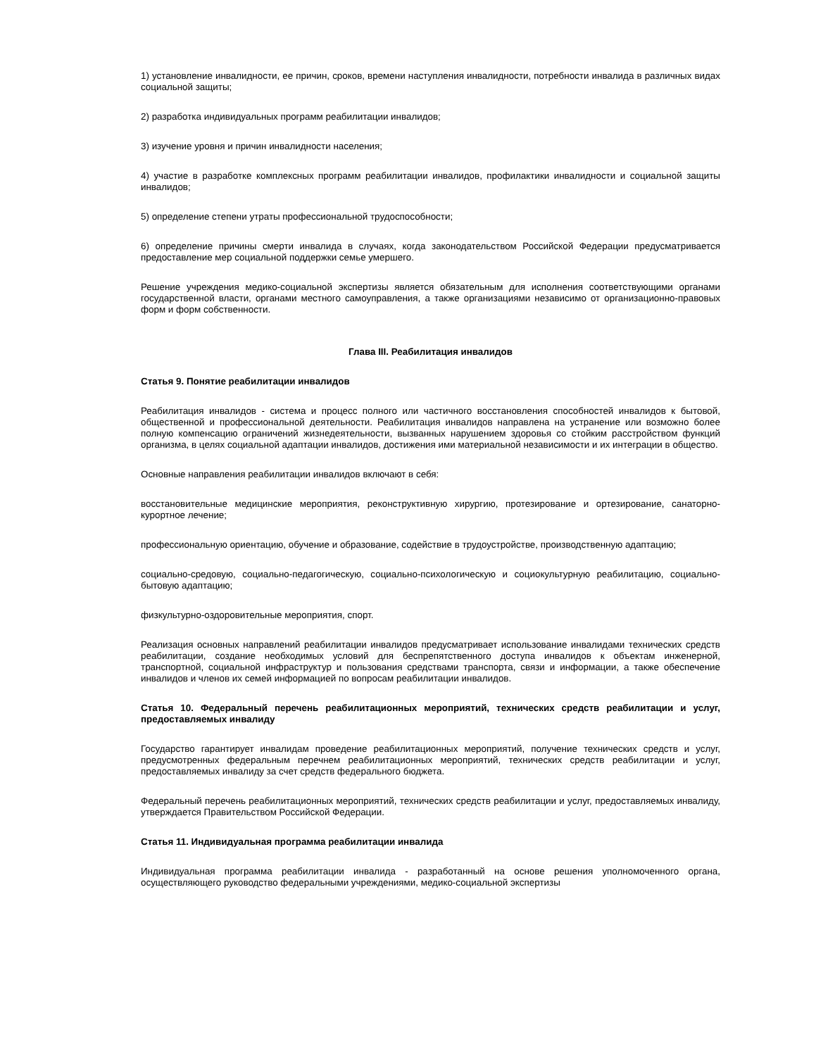1) установление инвалидности, ее причин, сроков, времени наступления инвалидности, потребности инвалида в различных видах социальной защиты;
2) разработка индивидуальных программ реабилитации инвалидов;
3) изучение уровня и причин инвалидности населения;
4) участие в разработке комплексных программ реабилитации инвалидов, профилактики инвалидности и социальной защиты инвалидов;
5) определение степени утраты профессиональной трудоспособности;
6) определение причины смерти инвалида в случаях, когда законодательством Российской Федерации предусматривается предоставление мер социальной поддержки семье умершего.
Решение учреждения медико-социальной экспертизы является обязательным для исполнения соответствующими органами государственной власти, органами местного самоуправления, а также организациями независимо от организационно-правовых форм и форм собственности.
Глава III. Реабилитация инвалидов
Статья 9. Понятие реабилитации инвалидов
Реабилитация инвалидов - система и процесс полного или частичного восстановления способностей инвалидов к бытовой, общественной и профессиональной деятельности. Реабилитация инвалидов направлена на устранение или возможно более полную компенсацию ограничений жизнедеятельности, вызванных нарушением здоровья со стойким расстройством функций организма, в целях социальной адаптации инвалидов, достижения ими материальной независимости и их интеграции в общество.
Основные направления реабилитации инвалидов включают в себя:
восстановительные медицинские мероприятия, реконструктивную хирургию, протезирование и ортезирование, санаторно-курортное лечение;
профессиональную ориентацию, обучение и образование, содействие в трудоустройстве, производственную адаптацию;
социально-средовую, социально-педагогическую, социально-психологическую и социокультурную реабилитацию, социально-бытовую адаптацию;
физкультурно-оздоровительные мероприятия, спорт.
Реализация основных направлений реабилитации инвалидов предусматривает использование инвалидами технических средств реабилитации, создание необходимых условий для беспрепятственного доступа инвалидов к объектам инженерной, транспортной, социальной инфраструктур и пользования средствами транспорта, связи и информации, а также обеспечение инвалидов и членов их семей информацией по вопросам реабилитации инвалидов.
Статья 10. Федеральный перечень реабилитационных мероприятий, технических средств реабилитации и услуг, предоставляемых инвалиду
Государство гарантирует инвалидам проведение реабилитационных мероприятий, получение технических средств и услуг, предусмотренных федеральным перечнем реабилитационных мероприятий, технических средств реабилитации и услуг, предоставляемых инвалиду за счет средств федерального бюджета.
Федеральный перечень реабилитационных мероприятий, технических средств реабилитации и услуг, предоставляемых инвалиду, утверждается Правительством Российской Федерации.
Статья 11. Индивидуальная программа реабилитации инвалида
Индивидуальная программа реабилитации инвалида - разработанный на основе решения уполномоченного органа, осуществляющего руководство федеральными учреждениями, медико-социальной экспертизы